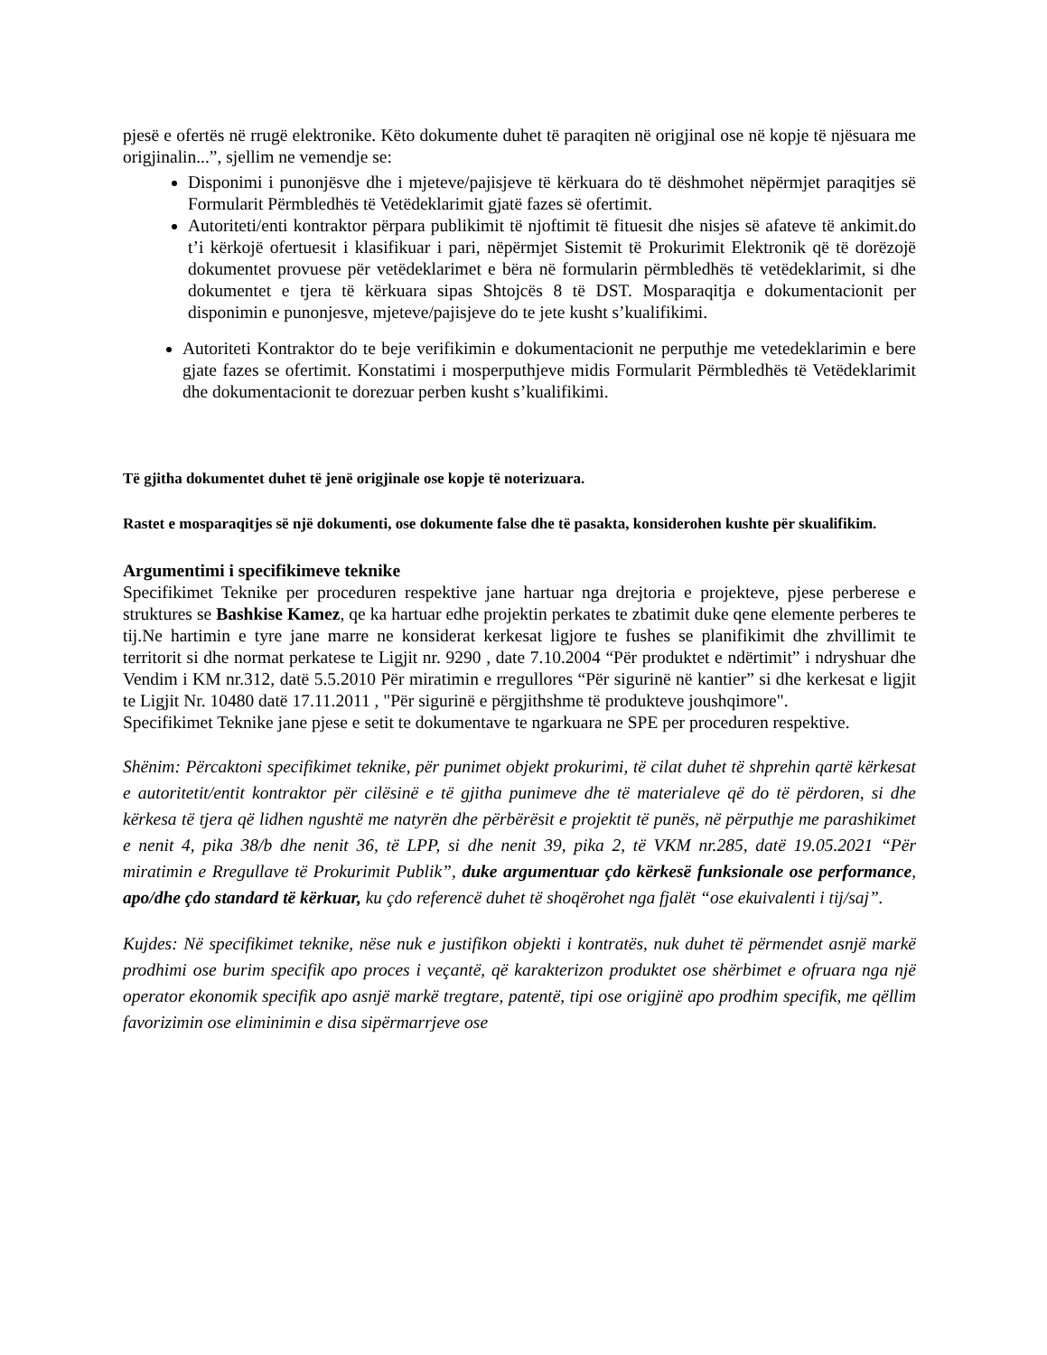pjesë e ofertës në rrugë elektronike. Këto dokumente duhet të paraqiten në origjinal ose në kopje të njësuara me origjinalin...”, sjellim ne vemendje se:
Disponimi i punonjësve dhe i mjeteve/pajisjeve të kërkuara do të dëshmohet nëpërmjet paraqitjes së Formularit Përmbledhës të Vetëdeklarimit gjatë fazes së ofertimit.
Autoriteti/enti kontraktor përpara publikimit të njoftimit të fituesit dhe nisjes së afateve të ankimit.do t’i kërkojë ofertuesit i klasifikuar i pari, nëpërmjet Sistemit të Prokurimit Elektronik që të dorëzojë dokumentet provuese për vetëdeklarimet e bëra në formularin përmbledhës të vetëdeklarimit, si dhe dokumentet e tjera të kërkuara sipas Shtojcës 8 të DST. Mosparaqitja e dokumentacionit per disponimin e punonjesve, mjeteve/pajisjeve do te jete kusht s’kualifikimi.
Autoriteti Kontraktor do te beje verifikimin e dokumentacionit ne perputhje me vetedeklarimin e bere gjate fazes se ofertimit. Konstatimi i mosperputhjeve midis Formularit Përmbledhës të Vetëdeklarimit dhe dokumentacionit te dorezuar perben kusht s’kualifikimi.
Të gjitha dokumentet duhet të jenë origjinale ose kopje të noterizuara.
Rastet e mosparaqitjes së një dokumenti, ose dokumente false dhe të pasakta, konsiderohen kushte për skualifikim.
Argumentimi i specifikimeve teknike
Specifikimet Teknike per proceduren respektive jane hartuar nga drejtoria e projekteve, pjese perberese e struktures se Bashkise Kamez, qe ka hartuar edhe projektin perkates te zbatimit duke qene elemente perberes te tij.Ne hartimin e tyre jane marre ne konsiderat kerkesat ligjore te fushes se planifikimit dhe zhvillimit te territorit si dhe normat perkatese te Ligjit nr. 9290 , date 7.10.2004 “Për produktet e ndërtimit” i ndryshuar dhe Vendim i KM nr.312, datë 5.5.2010 Për miratimin e rregullores “Për sigurinë në kantier” si dhe kerkesat e ligjit te Ligjit Nr. 10480 datë 17.11.2011 , "Për sigurinë e përgjithshme të produkteve joushqimore".
Specifikimet Teknike jane pjese e setit te dokumentave te ngarkuara ne SPE per proceduren respektive.
Shënim: Përcaktoni specifikimet teknike, për punimet objekt prokurimi, të cilat duhet të shprehin qartë kërkesat e autoritetit/entit kontraktor për cilësinë e të gjitha punimeve dhe të materialeve që do të përdoren, si dhe kërkesa të tjera që lidhen ngushtë me natyrën dhe përbërësit e projektit të punës, në përputhje me parashikimet e nenit 4, pika 38/b dhe nenit 36, të LPP, si dhe nenit 39, pika 2, të VKM nr.285, datë 19.05.2021 “Për miratimin e Rregullave të Prokurimit Publik”, duke argumentuar çdo kërkesë funksionale ose performance, apo/dhe çdo standard të kërkuar, ku çdo referencë duhet të shoqërohet nga fjalët “ose ekuivalenti i tij/saj”.
Kujdes: Në specifikimet teknike, nëse nuk e justifikon objekti i kontratës, nuk duhet të përmendet asnjë markë prodhimi ose burim specifik apo proces i veçantë, që karakterizon produktet ose shërbimet e ofruara nga një operator ekonomik specifik apo asnjë markë tregtare, patentë, tipi ose origjinë apo prodhim specifik, me qëllim favorizimin ose eliminimin e disa sipërmarrjeve ose